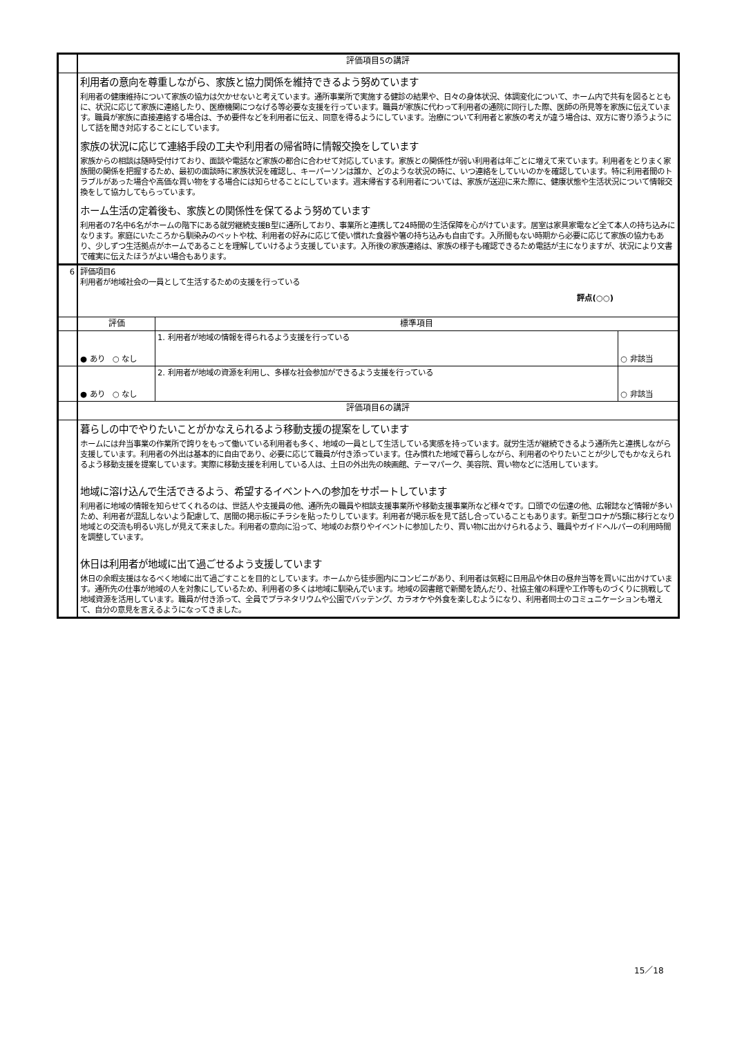| | 評価項目5の講評 | | |
| | 利用者の意向を尊重しながら、家族と協力関係を維持できるよう努めています 利用者の健康維持について家族の協力は欠かせないと考えています。通所事業所で実施する健診の結果や、日々の身体状況、体調変化について、ホーム内で共有を図るとともに、状況に応じて家族に連絡したり、医療機関につなげる等必要な支援を行っています。職員が家族に代わって利用者の通院に同行した際、医師の所見等を家族に伝えています。職員が家族に直接連絡する場合は、予め要件などを利用者に伝え、同意を得るようにしています。治療について利用者と家族の考えが違う場合は、双方に寄り添うようにして話を聞き対応することにしています。 家族の状況に応じて連絡手段の工夫や利用者の帰省時に情報交換をしています 家族からの相談は随時受付けており、面談や電話など家族の都合に合わせて対応しています。家族との関係性が弱い利用者は年ごとに増えて来ています。利用者をとりまく家族間の関係を把握するため、最初の面談時に家族状況を確認し、キーパーソンは誰か、どのような状況の時に、いつ連絡をしていいのかを確認しています。特に利用者間のトラブルがあった場合や高価な買い物をする場合には知らせることにしています。週末帰省する利用者については、家族が送迎に来た際に、健康状態や生活状況について情報交換をして協力してもらっています。 ホーム生活の定着後も、家族との関係性を保てるよう努めています 利用者の7名中6名がホームの階下にある就労継続支援B型に通所しており、事業所と連携して24時間の生活保障を心がけています。居室は家具家電など全て本人の持ち込みになります。家庭にいたころから馴染みのベットや枕、利用者の好みに応じて使い慣れた食器や箸の持ち込みも自由です。入所間もない時期から必要に応じて家族の協力もあり、少しずつ生活拠点がホームであることを理解していけるよう支援しています。入所後の家族連絡は、家族の様子も確認できるため電話が主になりますが、状況により文書で確実に伝えたほうがよい場合もあります。 | | |
| 6 | 評価項目6 利用者が地域社会の一員として生活するための支援を行っている 評点(○○) | | |
| | 評価 | 標準項目 | |
| | ● あり ○ なし | 1. 利用者が地域の情報を得られるよう支援を行っている | ○ 非該当 |
| | ● あり ○ なし | 2. 利用者が地域の資源を利用し、多様な社会参加ができるよう支援を行っている | ○ 非該当 |
| | 評価項目6の講評 | | |
| | 暮らしの中でやりたいことがかなえられるよう移動支援の提案をしています ホームには弁当事業の作業所で誇りをもって働いている利用者も多く、地域の一員として生活している実感を持っています。就労生活が継続できるよう通所先と連携しながら支援しています。利用者の外出は基本的に自由であり、必要に応じて職員が付き添っています。住み慣れた地域で暮らしながら、利用者のやりたいことが少しでもかなえられるよう移動支援を提案しています。実際に移動支援を利用している人は、土日の外出先の映画館、テーマパーク、美容院、買い物などに活用しています。 地域に溶け込んで生活できるよう、希望するイベントへの参加をサポートしています 利用者に地域の情報を知らせてくれるのは、世話人や支援員の他、通所先の職員や相談支援事業所や移動支援事業所など様々です。口頭での伝達の他、広報誌など情報が多いため、利用者が混乱しないよう配慮して、居間の掲示板にチラシを貼ったりしています。利用者が掲示板を見て話し合っていることもあります。新型コロナが5類に移行となり地域との交流も明るい兆しが見えて来ました。利用者の意向に沿って、地域のお祭りやイベントに参加したり、買い物に出かけられるよう、職員やガイドヘルパーの利用時間を調整しています。 休日は利用者が地域に出て過ごせるよう支援しています 休日の余暇支援はなるべく地域に出て過ごすことを目的としています。ホームから徒歩圏内にコンビニがあり、利用者は気軽に日用品や休日の昼弁当等を買いに出かけています。通所先の仕事が地域の人を対象にしているため、利用者の多くは地域に馴染んでいます。地域の図書館で新聞を読んだり、社協主催の料理や工作等ものづくりに挑戦して地域資源を活用しています。職員が付き添って、全員でプラネタリウムや公園でバッテング、カラオケや外食を楽しむようになり、利用者同士のコミュニケーションも増えて、自分の意見を言えるようになってきました。 | | |
15／18